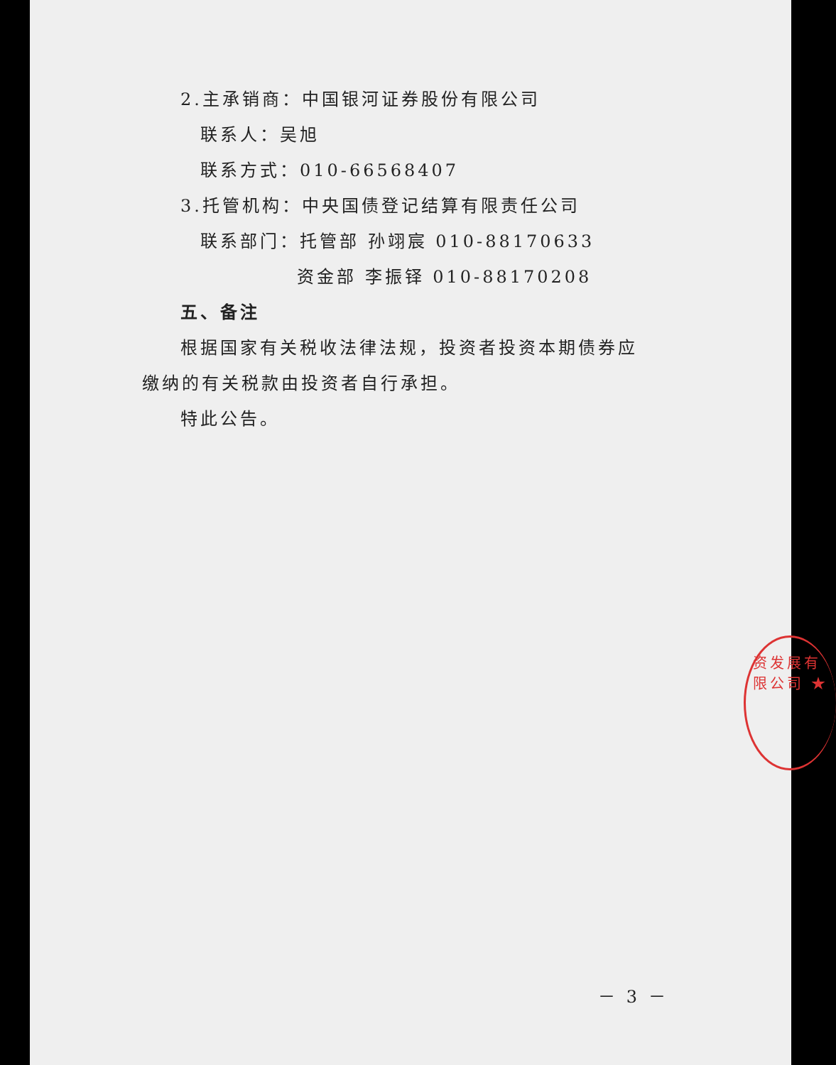2.主承销商：中国银河证券股份有限公司
联系人：吴旭
联系方式：010-66568407
3.托管机构：中央国债登记结算有限责任公司
联系部门：托管部 孙翊宸 010-88170633
资金部 李振铎 010-88170208
五、备注
根据国家有关税收法律法规，投资者投资本期债券应缴纳的有关税款由投资者自行承担。
特此公告。
资发展有限公司 ★
－ 3 －